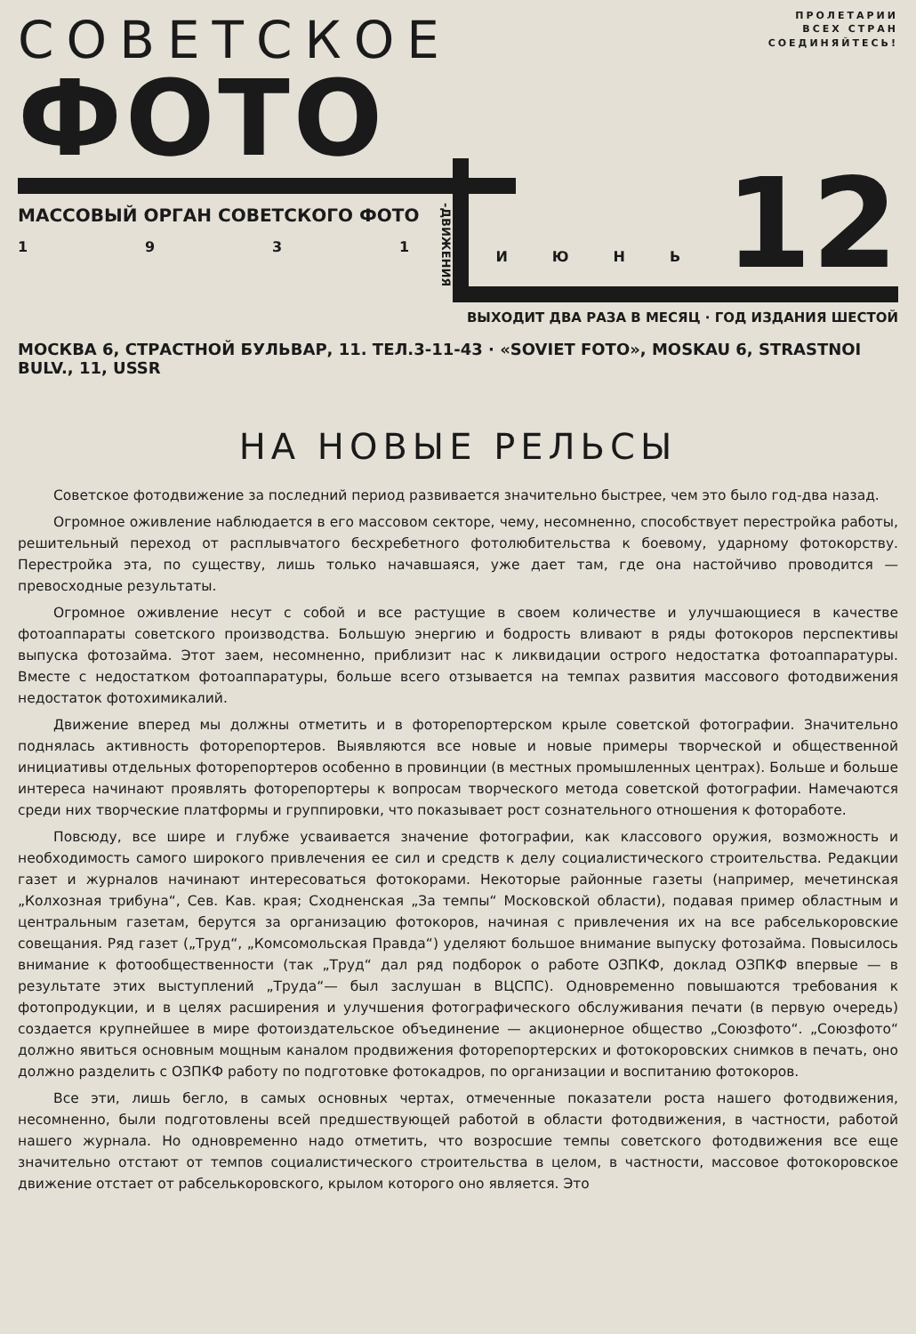СОВЕТСКОЕ
ФОТО
ПРОЛЕТАРИИ
ВСЕХ СТРАН
СОЕДИНЯЙТЕСЬ!
МАССОВЫЙ ОРГАН СОВЕТСКОГО ФОТО
1 9 3 1
-ДВИЖЕНИЯ
ИЮНЬ 12
ВЫХОДИТ ДВА РАЗА В МЕСЯЦ · ГОД ИЗДАНИЯ ШЕСТОЙ
МОСКВА 6, СТРАСТНОЙ БУЛЬВАР, 11. ТЕЛ.3-11-43 · «SOVIET FOTO», MOSKAU 6, STRASTNOI BULV., 11, USSR
НА НОВЫЕ РЕЛЬСЫ
Советское фотодвижение за последний период развивается значительно быстрее, чем это было год-два назад.
Огромное оживление наблюдается в его массовом секторе, чему, несомненно, способствует перестройка работы, решительный переход от расплывчатого бесхребетного фотолюбительства к боевому, ударному фотокорству. Перестройка эта, по существу, лишь только начавшаяся, уже дает там, где она настойчиво проводится — превосходные результаты.
Огромное оживление несут с собой и все растущие в своем количестве и улучшающиеся в качестве фотоаппараты советского производства. Большую энергию и бодрость вливают в ряды фотокоров перспективы выпуска фотозайма. Этот заем, несомненно, приблизит нас к ликвидации острого недостатка фотоаппаратуры. Вместе с недостатком фотоаппаратуры, больше всего отзывается на темпах развития массового фотодвижения недостаток фотохимикалий.
Движение вперед мы должны отметить и в фоторепортерском крыле советской фотографии. Значительно поднялась активность фоторепортеров. Выявляются все новые и новые примеры творческой и общественной инициативы отдельных фоторепортеров особенно в провинции (в местных промышленных центрах). Больше и больше интереса начинают проявлять фоторепортеры к вопросам творческого метода советской фотографии. Намечаются среди них творческие платформы и группировки, что показывает рост сознательного отношения к фотоработе.
Повсюду, все шире и глубже усваивается значение фотографии, как классового оружия, возможность и необходимость самого широкого привлечения ее сил и средств к делу социалистического строительства. Редакции газет и журналов начинают интересоваться фотокорами. Некоторые районные газеты (например, мечетинская „Колхозная трибуна“, Сев. Кав. края; Сходненская „За темпы“ Московской области), подавая пример областным и центральным газетам, берутся за организацию фотокоров, начиная с привлечения их на все рабселькоровские совещания. Ряд газет („Труд“, „Комсомольская Правда“) уделяют большое внимание выпуску фотозайма. Повысилось внимание к фотообщественности (так „Труд“ дал ряд подборок о работе ОЗПКФ, доклад ОЗПКФ впервые — в результате этих выступлений „Труда“— был заслушан в ВЦСПС). Одновременно повышаются требования к фотопродукции, и в целях расширения и улучшения фотографического обслуживания печати (в первую очередь) создается крупнейшее в мире фотоиздательское объединение — акционерное общество „Союзфото“. „Союзфото“ должно явиться основным мощным каналом продвижения фоторепортерских и фотокоровских снимков в печать, оно должно разделить с ОЗПКФ работу по подготовке фотокадров, по организации и воспитанию фотокоров.
Все эти, лишь бегло, в самых основных чертах, отмеченные показатели роста нашего фотодвижения, несомненно, были подготовлены всей предшествующей работой в области фотодвижения, в частности, работой нашего журнала. Но одновременно надо отметить, что возросшие темпы советского фотодвижения все еще значительно отстают от темпов социалистического строительства в целом, в частности, массовое фотокоровское движение отстает от рабселькоровского, крылом которого оно является. Это